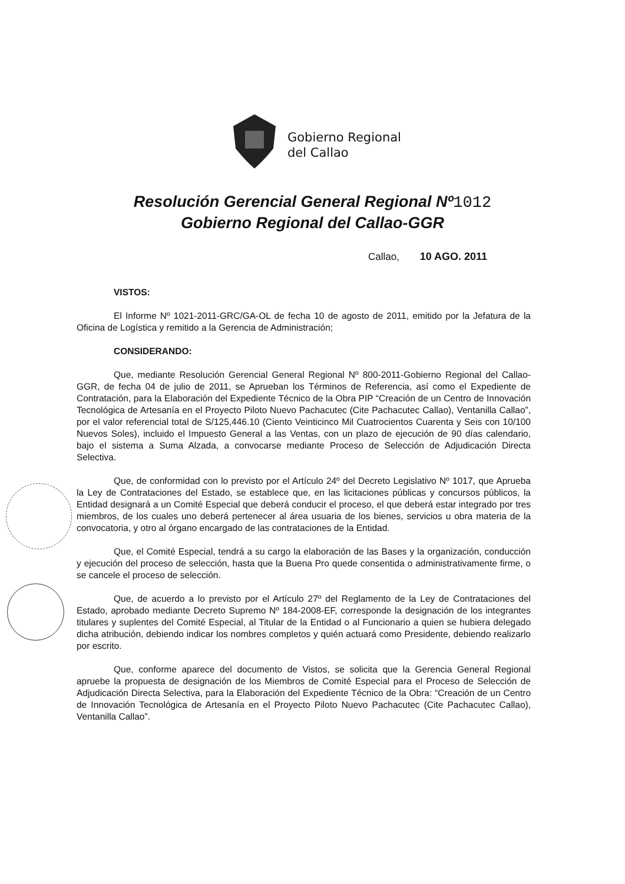Gobierno Regional
del Callao
Resolución Gerencial General Regional Nº1012
Gobierno Regional del Callao-GGR
Callao, 10 AGO. 2011
VISTOS:
El Informe Nº 1021-2011-GRC/GA-OL de fecha 10 de agosto de 2011, emitido por la Jefatura de la Oficina de Logística y remitido a la Gerencia de Administración;
CONSIDERANDO:
Que, mediante Resolución Gerencial General Regional Nº 800-2011-Gobierno Regional del Callao-GGR, de fecha 04 de julio de 2011, se Aprueban los Términos de Referencia, así como el Expediente de Contratación, para la Elaboración del Expediente Técnico de la Obra PIP “Creación de un Centro de Innovación Tecnológica de Artesanía en el Proyecto Piloto Nuevo Pachacutec (Cite Pachacutec Callao), Ventanilla Callao”, por el valor referencial total de S/125,446.10 (Ciento Veinticinco Mil Cuatrocientos Cuarenta y Seis con 10/100 Nuevos Soles), incluido el Impuesto General a las Ventas, con un plazo de ejecución de 90 días calendario, bajo el sistema a Suma Alzada, a convocarse mediante Proceso de Selección de Adjudicación Directa Selectiva.
Que, de conformidad con lo previsto por el Artículo 24º del Decreto Legislativo Nº 1017, que Aprueba la Ley de Contrataciones del Estado, se establece que, en las licitaciones públicas y concursos públicos, la Entidad designará a un Comité Especial que deberá conducir el proceso, el que deberá estar integrado por tres miembros, de los cuales uno deberá pertenecer al área usuaria de los bienes, servicios u obra materia de la convocatoria, y otro al órgano encargado de las contrataciones de la Entidad.
Que, el Comité Especial, tendrá a su cargo la elaboración de las Bases y la organización, conducción y ejecución del proceso de selección, hasta que la Buena Pro quede consentida o administrativamente firme, o se cancele el proceso de selección.
Que, de acuerdo a lo previsto por el Artículo 27º del Reglamento de la Ley de Contrataciones del Estado, aprobado mediante Decreto Supremo Nº 184-2008-EF, corresponde la designación de los integrantes titulares y suplentes del Comité Especial, al Titular de la Entidad o al Funcionario a quien se hubiera delegado dicha atribución, debiendo indicar los nombres completos y quién actuará como Presidente, debiendo realizarlo por escrito.
Que, conforme aparece del documento de Vistos, se solicita que la Gerencia General Regional apruebe la propuesta de designación de los Miembros de Comité Especial para el Proceso de Selección de Adjudicación Directa Selectiva, para la Elaboración del Expediente Técnico de la Obra: “Creación de un Centro de Innovación Tecnológica de Artesanía en el Proyecto Piloto Nuevo Pachacutec (Cite Pachacutec Callao), Ventanilla Callao”.